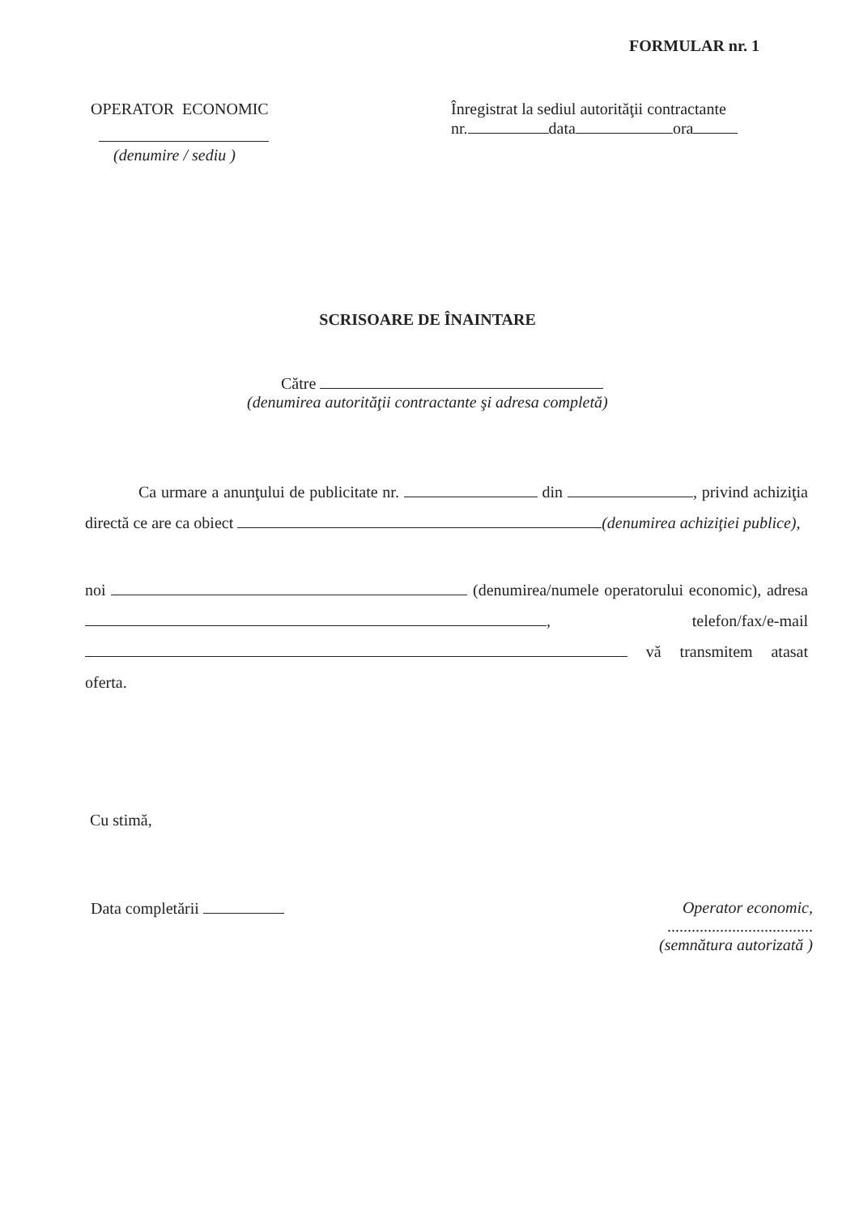FORMULAR nr. 1
OPERATOR ECONOMIC
(denumire / sediu )
Înregistrat la sediul autorităţii contractante
nr. data ora
SCRISOARE DE ÎNAINTARE
Către
(denumirea autorităţii contractante şi adresa completă)
Ca urmare a anunţului de publicitate nr. din , privind achiziţia directă ce are ca obiect (denumirea achiziţiei publice),
noi (denumirea/numele operatorului economic), adresa , telefon/fax/e-mail vă transmitem atasat oferta.
Cu stimă,
Data completării Operator economic,
....................................
(semnătura autorizată )